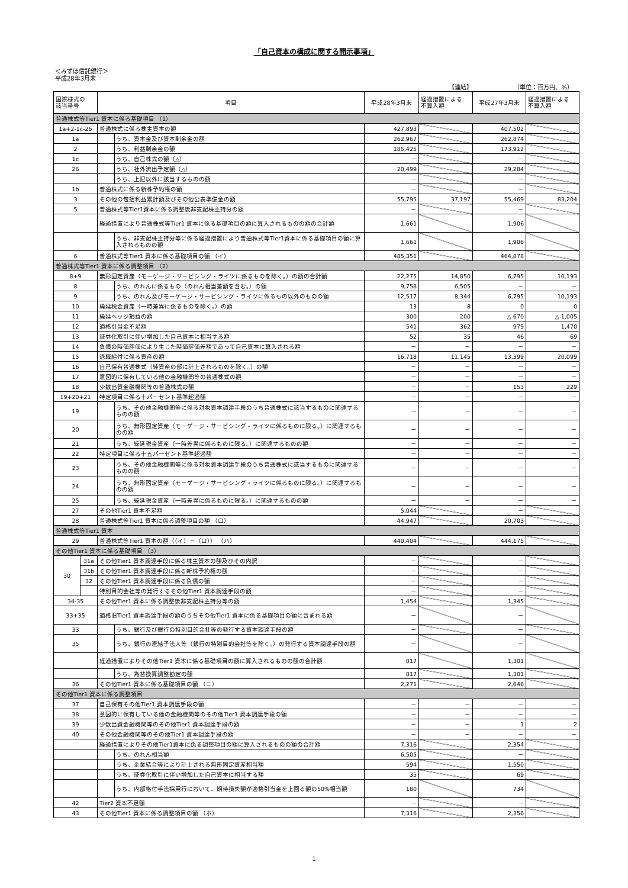「自己資本の構成に関する開示事項」
＜みずほ信託銀行＞
平成28年3月末
【連結】 （単位：百万円、%）
| 国際様式の 該当番号 | | 項目 | 平成28年3月末 | 経過措置による 不算入額 | 平成27年3月末 | 経過措置による 不算入額 |
| --- | --- | --- | --- | --- | --- | --- |
| 普通株式等Tier1 資本に係る基礎項目 （1） | | | | | | |
| 1a+2-1c-26 | | 普通株式に係る株主資本の額 | 427,893 | | 407,502 | |
| 1a | | うち、資本金及び資本剰余金の額 | 262,967 | | 262,874 | |
| 2 | | うち、利益剰余金の額 | 185,425 | | 173,912 | |
| 1c | | うち、自己株式の額（△） | － | | － | |
| 26 | | うち、社外流出予定額（△） | 20,499 | | 29,284 | |
| | | うち、上記以外に該当するものの額 | － | | － | |
| 1b | | 普通株式に係る新株予約権の額 | － | | － | |
| 3 | | その他の包括利益累計額及びその他公表準備金の額 | 55,795 | 37,197 | 55,469 | 83,204 |
| 5 | | 普通株式等Tier1資本に係る調整後非支配株主持分の額 | － | | － | |
| | | 経過措置により普通株式等Tier1 資本に係る基礎項目の額に算入されるものの額の合計額 | 1,661 | | 1,906 | |
| | | うち、非支配株主持分等に係る経過措置により普通株式等Tier1資本に係る基礎項目の額に算入されるものの額 | 1,661 | | 1,906 | |
| 6 | | 普通株式等Tier1 資本に係る基礎項目の額 （イ） | 485,351 | | 464,878 | |
| 普通株式等Tier1 資本に係る調整項目 （2） | | | | | | |
| 8+9 | | 無形固定資産（モーゲージ・サービシング・ライツに係るものを除く。）の額の合計額 | 22,275 | 14,850 | 6,795 | 10,193 |
| 8 | | うち、のれんに係るもの（のれん相当差額を含む。）の額 | 9,758 | 6,505 | － | － |
| 9 | | うち、のれん及びモーゲージ・サービシング・ライツに係るもの以外のものの額 | 12,517 | 8,344 | 6,795 | 10,193 |
| 10 | | 繰延税金資産（一時差異に係るものを除く。）の額 | 13 | 8 | 0 | 0 |
| 11 | | 繰延ヘッジ損益の額 | 300 | 200 | △ 670 | △ 1,005 |
| 12 | | 適格引当金不足額 | 541 | 362 | 979 | 1,470 |
| 13 | | 証券化取引に伴い増加した自己資本に相当する額 | 52 | 35 | 46 | 69 |
| 14 | | 負債の時価評価により生じた時価評価差額であって自己資本に算入される額 | － | － | － | － |
| 15 | | 退職給付に係る資産の額 | 16,718 | 11,145 | 13,399 | 20,099 |
| 16 | | 自己保有普通株式（純資産の部に計上されるものを除く。）の額 | － | － | － | － |
| 17 | | 意図的に保有している他の金融機関等の普通株式の額 | － | － | － | － |
| 18 | | 少数出資金融機関等の普通株式の額 | － | － | 153 | 229 |
| 19+20+21 | | 特定項目に係る十パーセント基準超過額 | － | － | － | － |
| 19 | | うち、その他金融機関等に係る対象資本調達手段のうち普通株式に該当するものに関連するものの額 | － | － | － | － |
| 20 | | うち、無形固定資産（モーゲージ・サービシング・ライツに係るものに限る。）に関連するものの額 | － | － | － | － |
| 21 | | うち、繰延税金資産（一時差異に係るものに限る。）に関連するものの額 | － | － | － | － |
| 22 | | 特定項目に係る十五パーセント基準超過額 | － | － | － | － |
| 23 | | うち、その他金融機関等に係る対象資本調達手段のうち普通株式に該当するものに関連するものの額 | － | － | － | － |
| 24 | | うち、無形固定資産（モーゲージ・サービシング・ライツに係るものに限る。）に関連するものの額 | － | － | － | － |
| 25 | | うち、繰延税金資産（一時差異に係るものに限る。）に関連するものの額 | － | － | － | － |
| 27 | | その他Tier1 資本不足額 | 5,044 | | － | |
| 28 | | 普通株式等Tier1 資本に係る調整項目の額 （ロ） | 44,947 | | 20,703 | |
| 普通株式等Tier1 資本 | | | | | | |
| 29 | | 普通株式等Tier1 資本の額（（イ）－（ロ）） （ハ） | 440,404 | | 444,175 | |
| その他Tier1 資本に係る基礎項目 （3） | | | | | | |
| 30 | 31a | その他Tier1 資本調達手段に係る株主資本の額及びその内訳 | － | | － | |
| | 31b | その他Tier1 資本調達手段に係る新株予約権の額 | － | | － | |
| | 32 | その他Tier1 資本調達手段に係る負債の額 | － | | － | |
| | | 特別目的会社等の発行するその他Tier1 資本調達手段の額 | － | | － | |
| 34-35 | | その他Tier1 資本に係る調整後非支配株主持分等の額 | 1,454 | | 1,345 | |
| 33+35 | | 適格旧Tier1 資本調達手段の額のうちその他Tier1 資本に係る基礎項目の額に含まれる額 | － | | － | |
| 33 | | うち、銀行及び銀行の特別目的会社等の発行する資本調達手段の額 | － | | － | |
| 35 | | うち、銀行の連結子法人等（銀行の特別目的会社等を除く。）の発行する資本調達手段の額 | － | | － | |
| | | 経過措置によりその他Tier1 資本に係る基礎項目の額に算入されるものの額の合計額 | 817 | | 1,301 | |
| | | うち、為替換算調整勘定の額 | 817 | | 1,301 | |
| 36 | | その他Tier1 資本に係る基礎項目の額 （ニ） | 2,271 | | 2,646 | |
| その他Tier1 資本に係る調整項目 | | | | | | |
| 37 | | 自己保有その他Tier1 資本調達手段の額 | － | － | － | － |
| 38 | | 意図的に保有している他の金融機関等のその他Tier1 資本調達手段の額 | － | － | － | － |
| 39 | | 少数出資金融機関等のその他Tier1 資本調達手段の額 | － | － | 1 | 2 |
| 40 | | その他金融機関等のその他Tier1 資本調達手段の額 | － | － | － | － |
| | | 経過措置によりその他Tier1資本に係る調整項目の額に算入されるものの額の合計額 | 7,316 | | 2,354 | |
| | | うち、のれん相当額 | 6,505 | | － | |
| | | うち、企業結合等により計上される無形固定資産相当額 | 594 | | 1,550 | |
| | | うち、証券化取引に伴い増加した自己資本に相当する額 | 35 | | 69 | |
| | | うち、内部格付手法採用行において、期待損失額が適格引当金を上回る額の50%相当額 | 180 | | 734 | |
| 42 | | Tier2 資本不足額 | － | | － | |
| 43 | | その他Tier1 資本に係る調整項目の額 （ホ） | 7,316 | | 2,356 | |
1